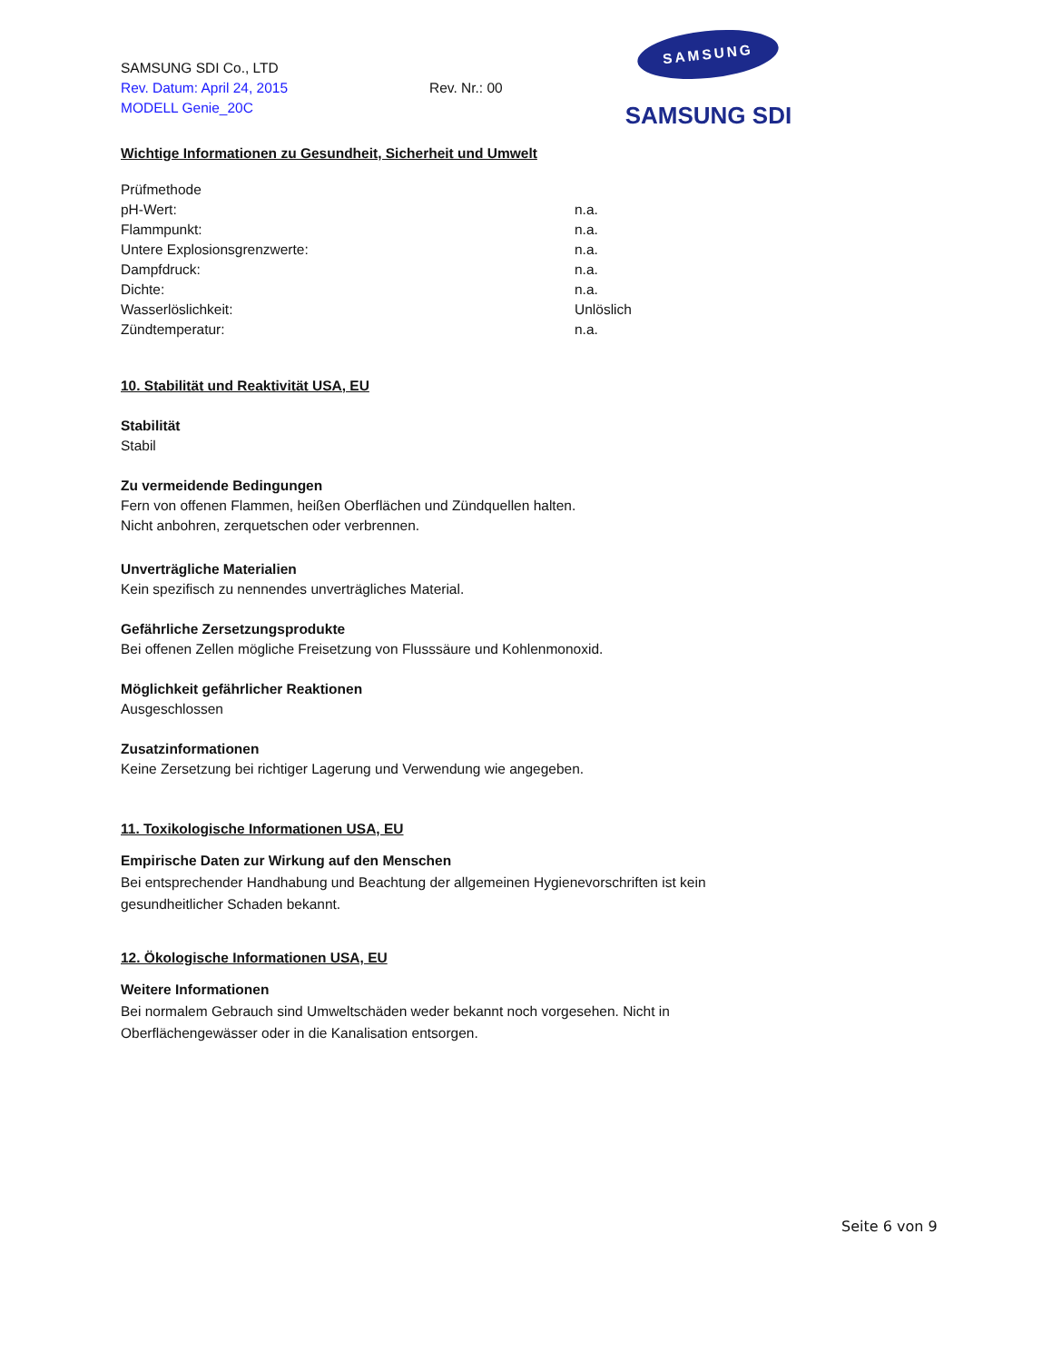SAMSUNG SDI Co., LTD
Rev. Datum: April 24, 2015
MODELL Genie_20C
Rev. Nr.: 00
SAMSUNG
SAMSUNG SDI
Wichtige Informationen zu Gesundheit, Sicherheit und Umwelt
| Prüfmethode | |
| pH-Wert: | n.a. |
| Flammpunkt: | n.a. |
| Untere Explosionsgrenzwerte: | n.a. |
| Dampfdruck: | n.a. |
| Dichte: | n.a. |
| Wasserlöslichkeit: | Unlöslich |
| Zündtemperatur: | n.a. |
10. Stabilität und Reaktivität USA, EU
Stabilität
Stabil
Zu vermeidende Bedingungen
Fern von offenen Flammen, heißen Oberflächen und Zündquellen halten.
Nicht anbohren, zerquetschen oder verbrennen.
Unverträgliche Materialien
Kein spezifisch zu nennendes unverträgliches Material.
Gefährliche Zersetzungsprodukte
Bei offenen Zellen mögliche Freisetzung von Flusssäure und Kohlenmonoxid.
Möglichkeit gefährlicher Reaktionen
Ausgeschlossen
Zusatzinformationen
Keine Zersetzung bei richtiger Lagerung und Verwendung wie angegeben.
11. Toxikologische Informationen USA, EU
Empirische Daten zur Wirkung auf den Menschen
Bei entsprechender Handhabung und Beachtung der allgemeinen Hygienevorschriften ist kein
gesundheitlicher Schaden bekannt.
12. Ökologische Informationen USA, EU
Weitere Informationen
Bei normalem Gebrauch sind Umweltschäden weder bekannt noch vorgesehen. Nicht in
Oberflächengewässer oder in die Kanalisation entsorgen.
Seite 6 von 9